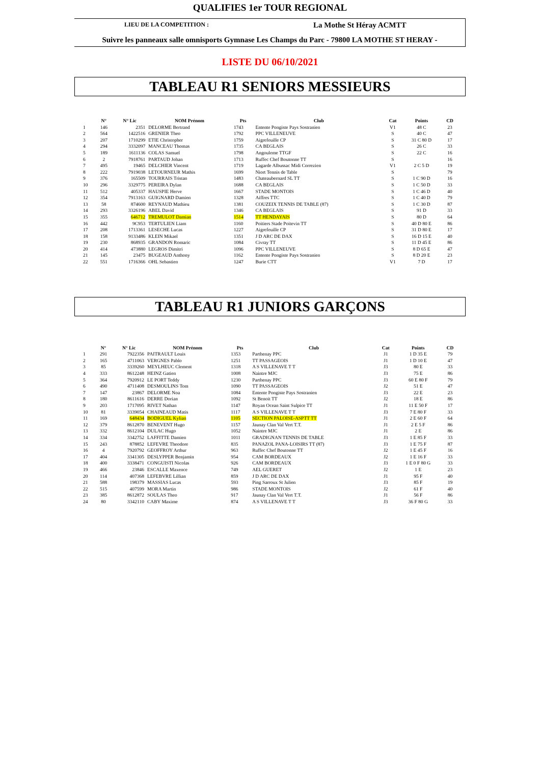QUALIFIES 1er TOUR REGIONAL
LIEU DE LA COMPETITION : La Mothe St Héray ACMTT
Suivre les panneaux salle omnisports Gymnase Les Champs du Parc - 79800 LA MOTHE ST HERAY -
LISTE DU 06/10/2021
TABLEAU R1 SENIORS MESSIEURS
| | N° | N° Lic | NOM Prénom | Pts | Club | Cat | Points | CD |
| --- | --- | --- | --- | --- | --- | --- | --- | --- |
| 1 | 146 | 2351 | DELORME Bertrand | 1743 | Entente Pongiste Pays Sostranien | V1 | 48 C | 23 |
| 2 | 564 | 1422516 | GRENIER Theo | 1792 | PPC VILLENEUVE | S | 40 C | 47 |
| 3 | 207 | 1710299 | ETIE Christopher | 1759 | Aigrefeuille CP | S | 31 C 80 D | 17 |
| 4 | 294 | 3332097 | MANCEAU Thomas | 1735 | CA BEGLAIS | S | 26 C | 33 |
| 5 | 189 | 1611136 | COLAS Samuel | 1798 | Angouleme TTGF | S | 22 C | 16 |
| 6 | 2 | 7918761 | PARTAUD Johan | 1713 | Ruffec Chef Boutonne TT | S | | 16 |
| 7 | 495 | 19465 | DELCHIER Vincent | 1719 | Lagarde Albussac Midi Correzien | V1 | 2 C 5 D | 19 |
| 8 | 222 | 7919038 | LETOURNEUR Mathis | 1699 | Niort Tennis de Table | S | | 79 |
| 9 | 376 | 165509 | TOURRAIS Tristan | 1483 | Chateaubernard SL TT | S | 1 C 90 D | 16 |
| 10 | 296 | 3329775 | PEREIRA Dylan | 1688 | CA BEGLAIS | S | 1 C 50 D | 33 |
| 11 | 512 | 405337 | HAUSPIE Herve | 1667 | STADE MONTOIS | S | 1 C 46 D | 40 |
| 12 | 354 | 7913163 | GUIGNARD Damien | 1328 | Aiffres TTC | S | 1 C 40 D | 79 |
| 13 | 58 | 874600 | REYNAUD Mathieu | 1381 | COUZEIX TENNIS DE TABLE (87) | S | 1 C 30 D | 87 |
| 14 | 293 | 3326196 | ABEL David | 1346 | CA BEGLAIS | S | 91 D | 33 |
| 15 | 355 | 646712 | TREMULOT Damian | 1514 | TT HENDAYAIS | S | 80 D | 64 |
| 16 | 442 | 9C953 | TERTULIEN Liam | 1160 | Poitiers Stade Poitevin TT | S | 40 D 80 E | 86 |
| 17 | 208 | 1713361 | LESECHE Lucas | 1227 | Aigrefeuille CP | S | 31 D 80 E | 17 |
| 18 | 158 | 9133486 | KLEIN Mikael | 1351 | J D ARC DE DAX | S | 16 D 15 E | 40 |
| 19 | 230 | 868935 | GRANDON Romaric | 1084 | Civray TT | S | 11 D 45 E | 86 |
| 20 | 414 | 473880 | LEGROS Dimitri | 1096 | PPC VILLENEUVE | S | 8 D 65 E | 47 |
| 21 | 145 | 23475 | BUGEAUD Anthony | 1162 | Entente Pongiste Pays Sostranien | S | 8 D 20 E | 23 |
| 22 | 551 | 1716366 | OHL Sebastien | 1247 | Burie CTT | V1 | 7 D | 17 |
TABLEAU R1 JUNIORS GARÇONS
| | N° | N° Lic | NOM Prénom | Pts | Club | Cat | Points | CD |
| --- | --- | --- | --- | --- | --- | --- | --- | --- |
| 1 | 291 | 7922356 | PAITRAULT Louis | 1353 | Parthenay PPC | J1 | 1 D 35 E | 79 |
| 2 | 165 | 4711063 | VERGNES Pablo | 1251 | TT PASSAGEOIS | J1 | 1 D 10 E | 47 |
| 3 | 85 | 3339260 | MEYLHEUC Clement | 1318 | A S VILLENAVE T T | J3 | 80 E | 33 |
| 4 | 333 | 8612248 | HEINZ Gatien | 1008 | Naintre MJC | J3 | 75 E | 86 |
| 5 | 364 | 7920912 | LE PORT Teddy | 1230 | Parthenay PPC | J3 | 60 E 80 F | 79 |
| 6 | 490 | 4711408 | DESMOULINS Tom | 1090 | TT PASSAGEOIS | J2 | 51 E | 47 |
| 7 | 147 | 23867 | DELORME Noa | 1084 | Entente Pongiste Pays Sostranien | J3 | 22 E | 23 |
| 8 | 180 | 8611616 | DERRE Dorian | 1092 | St Benoit TT | J2 | 18 E | 86 |
| 9 | 203 | 1717095 | RIVET Nathan | 1147 | Royan Ocean Saint Sulpice TT | J1 | 11 E 50 F | 17 |
| 10 | 81 | 3339054 | CHAINEAUD Matis | 1117 | A S VILLENAVE T T | J3 | 7 E 80 F | 33 |
| 11 | 169 | 648434 | BODIGUEL Kylian | 1105 | SECTION PALOISE-ASPTT TT | J1 | 2 E 60 F | 64 |
| 12 | 379 | 8612870 | BENEVENT Hugo | 1157 | Jaunay Clan Val Vert T.T. | J1 | 2 E 5 F | 86 |
| 13 | 332 | 8612104 | DULAC Hugo | 1052 | Naintre MJC | J1 | 2 E | 86 |
| 14 | 334 | 3342752 | LAFFITTE Damien | 1011 | GRADIGNAN TENNIS DE TABLE | J3 | 1 E 85 F | 33 |
| 15 | 243 | 878852 | LEFEVRE Theodore | 835 | PANAZOL PANA-LOISIRS TT (87) | J3 | 1 E 75 F | 87 |
| 16 | 4 | 7920792 | GEOFFROY Arthur | 963 | Ruffec Chef Boutonne TT | J2 | 1 E 45 F | 16 |
| 17 | 404 | 3341305 | DESLYPPER Benjamin | 954 | CAM BORDEAUX | J2 | 1 E 16 F | 33 |
| 18 | 400 | 3338471 | CONGUISTI Nicolas | 926 | CAM BORDEAUX | J3 | 1 E 0 F 80 G | 33 |
| 19 | 466 | 23846 | ESCALLE Maxence | 749 | AEL GUERET | J2 | 1 E | 23 |
| 20 | 114 | 407368 | LEFEBVRE Lillian | 859 | J D ARC DE DAX | J1 | 95 F | 40 |
| 21 | 588 | 198379 | MASSIAS Lucas | 593 | Ping Sarroux St Julien | J3 | 85 F | 19 |
| 22 | 515 | 407599 | MORA Martin | 986 | STADE MONTOIS | J2 | 61 F | 40 |
| 23 | 385 | 8612872 | SOULAS Theo | 917 | Jaunay Clan Val Vert T.T. | J1 | 56 F | 86 |
| 24 | 80 | 3342110 | CABY Maxime | 874 | A S VILLENAVE T T | J3 | 36 F 80 G | 33 |